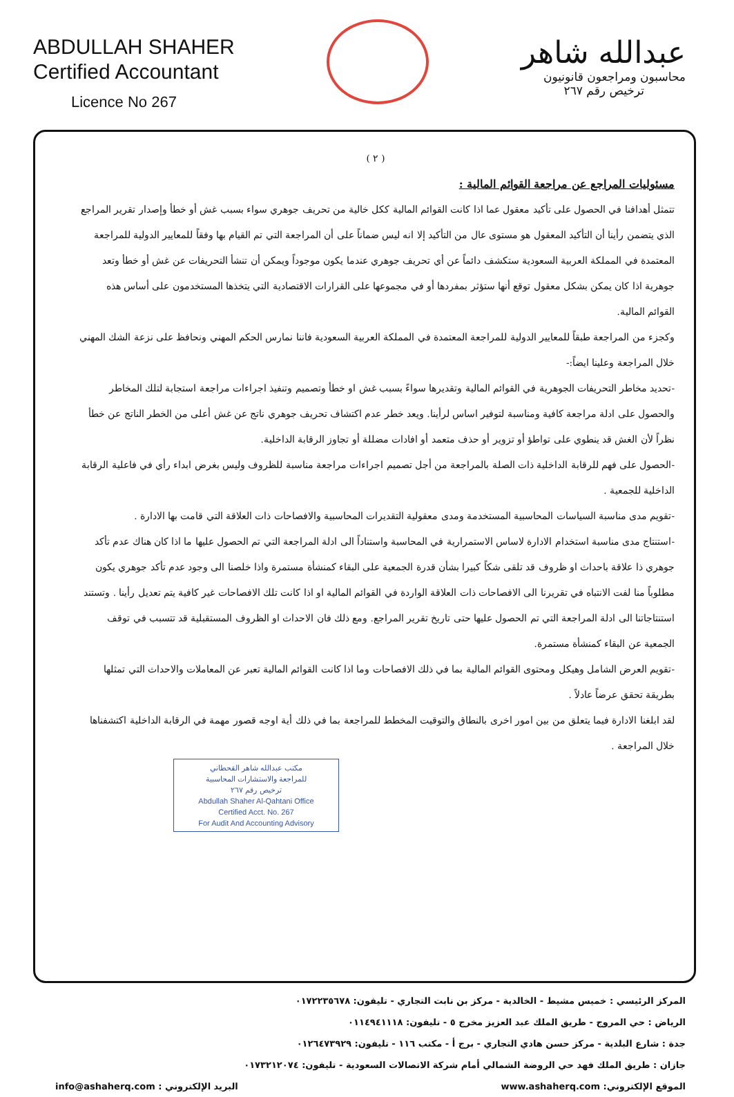ABDULLAH SHAHER
Certified Accountant
Licence No 267
عبدالله شاهر
محاسبون ومراجعون قانونيون
ترخيص رقم ٢٦٧
( ٢ )
مسئوليات المراجع عن مراجعة القوائم المالية :
تتمثل أهدافنا في الحصول على تأكيد معقول عما اذا كانت القوائم المالية ككل خالية من تحريف جوهري سواء بسبب غش أو خطأ وإصدار تقرير المراجع الذي يتضمن رأينا أن التأكيد المعقول هو مستوى عال من التأكيد إلا انه ليس ضماناً على أن المراجعة التي تم القيام بها وفقاً للمعايير الدولية للمراجعة المعتمدة في المملكة العربية السعودية ستكشف دائماً عن أي تحريف جوهري عندما يكون موجوداً ويمكن أن تنشأ التحريفات عن غش أو خطأ وتعد جوهرية اذا كان يمكن بشكل معقول توقع أنها ستؤثر بمفردها أو في مجموعها على القرارات الاقتصادية التي يتخذها المستخدمون على أساس هذه القوائم المالية.
وكجزء من المراجعة طبقاً للمعايير الدولية للمراجعة المعتمدة في المملكة العربية السعودية فاننا نمارس الحكم المهني ونحافظ على نزعة الشك المهني خلال المراجعة وعلينا ايضاً:-
-تحديد مخاطر التحريفات الجوهرية في القوائم المالية وتقديرها سواءً بسبب غش او خطأ وتصميم وتنفيذ اجراءات مراجعة استجابة لتلك المخاطر والحصول على ادلة مراجعة كافية ومناسبة لتوفير اساس لرأينا. ويعد خطر عدم اكتشاف تحريف جوهري ناتج عن غش أعلى من الخطر الناتج عن خطأ نظراً لأن الغش قد ينطوي على تواطؤ أو تزوير أو حذف متعمد أو افادات مضللة أو تجاوز الرقابة الداخلية.
-الحصول على فهم للرقابة الداخلية ذات الصلة بالمراجعة من أجل تصميم اجراءات مراجعة مناسبة للظروف وليس بغرض ابداء رأي في فاعلية الرقابة الداخلية للجمعية .
-تقويم مدى مناسبة السياسات المحاسبية المستخدمة ومدى معقولية التقديرات المحاسبية والافصاحات ذات العلاقة التي قامت بها الادارة .
-استنتاج مدى مناسبة استخدام الادارة لاساس الاستمرارية في المحاسبة واستناداً الى ادلة المراجعة التي تم الحصول عليها ما اذا كان هناك عدم تأكد جوهري ذا علاقة باحداث او ظروف قد تلقى شكاً كبيرا بشأن قدرة الجمعية على البقاء كمنشأة مستمرة واذا خلصنا الى وجود عدم تأكد جوهري يكون مطلوباً منا لفت الانتباه في تقريرنا الى الافصاحات ذات العلاقة الواردة في القوائم المالية او اذا كانت تلك الافصاحات غير كافية يتم تعديل رأينا . وتستند استنتاجاتنا الى ادلة المراجعة التي تم الحصول عليها حتى تاريخ تقرير المراجع. ومع ذلك فان الاحداث او الظروف المستقبلية قد تتسبب في توقف الجمعية عن البقاء كمنشأة مستمرة.
-تقويم العرض الشامل وهيكل ومحتوى القوائم المالية بما في ذلك الافصاحات وما اذا كانت القوائم المالية تعبر عن المعاملات والاحداث التي تمثلها بطريقة تحقق عرضاً عادلاً .
لقد ابلغنا الادارة فيما يتعلق من بين امور اخرى بالنطاق والتوقيت المخطط للمراجعة بما في ذلك أية اوجه قصور مهمة في الرقابة الداخلية اكتشفناها خلال المراجعة .
مكتب عبدالله شاهر القحطاني
للمراجعة والاستشارات المحاسبية
ترخيص رقم ٢٦٧
Abdullah Shaher Al-Qahtani Office
Certified Acct. No. 267
For Audit And Accounting Advisory
المركز الرئيسي : خميس مشيط - الخالدية - مركز بن نابت التجاري - تليفون: ٠١٧٢٢٣٥٦٧٨
الرياض : حي المروج - طريق الملك عبد العزيز مخرج ٥ - تليفون: ٠١١٤٩٤١١١٨
جدة : شارع البلدية - مركز حسن هادي التجاري - برج أ - مكتب ١١٦ - تليفون: ٠١٢٦٤٧٣٩٢٩
جازان : طريق الملك فهد حي الروضة الشمالي أمام شركة الاتصالات السعودية - تليفون: ٠١٧٣٢١٢٠٧٤
الموقع الإلكتروني: www.ashaherq.com البريد الإلكتروني : info@ashaherq.com